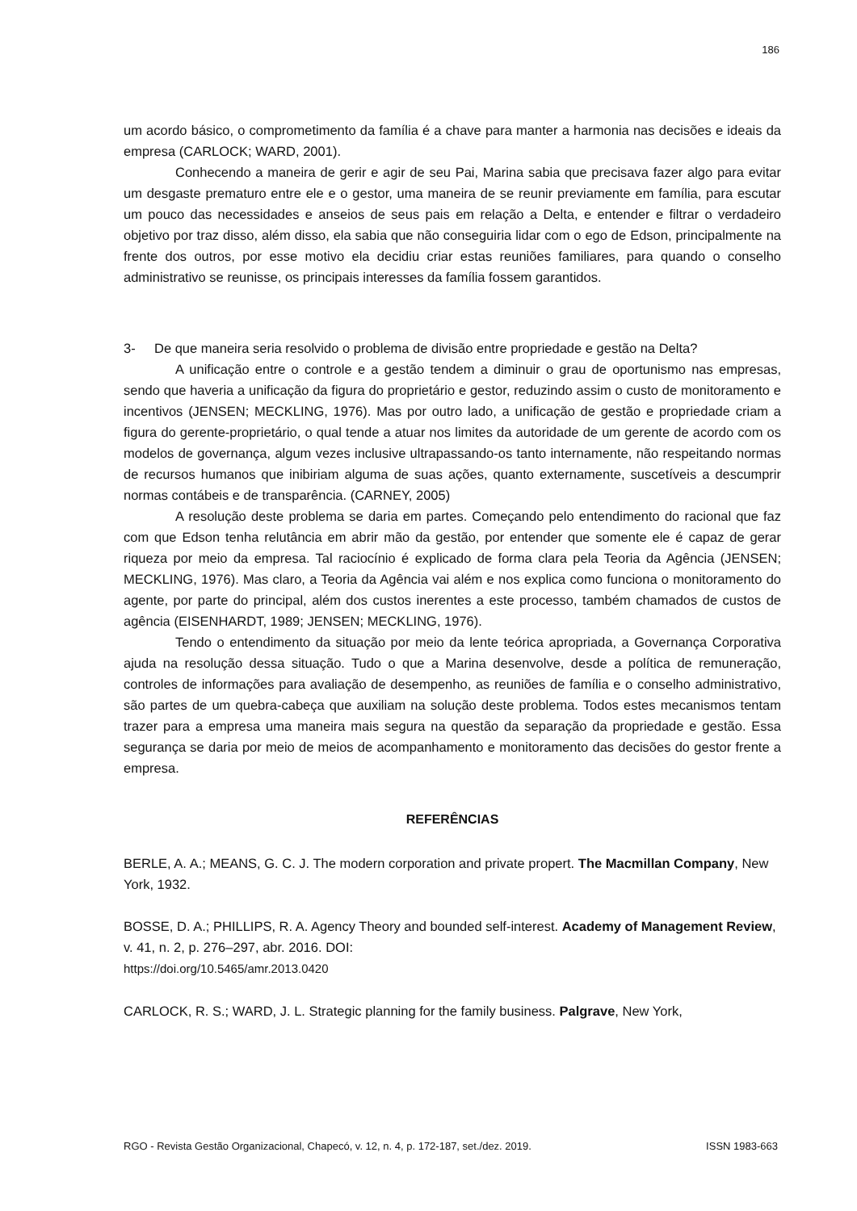186
um acordo básico, o comprometimento da família é a chave para manter a harmonia nas decisões e ideais da empresa (CARLOCK; WARD, 2001).
Conhecendo a maneira de gerir e agir de seu Pai, Marina sabia que precisava fazer algo para evitar um desgaste prematuro entre ele e o gestor, uma maneira de se reunir previamente em família, para escutar um pouco das necessidades e anseios de seus pais em relação a Delta, e entender e filtrar o verdadeiro objetivo por traz disso, além disso, ela sabia que não conseguiria lidar com o ego de Edson, principalmente na frente dos outros, por esse motivo ela decidiu criar estas reuniões familiares, para quando o conselho administrativo se reunisse, os principais interesses da família fossem garantidos.
3- De que maneira seria resolvido o problema de divisão entre propriedade e gestão na Delta?
A unificação entre o controle e a gestão tendem a diminuir o grau de oportunismo nas empresas, sendo que haveria a unificação da figura do proprietário e gestor, reduzindo assim o custo de monitoramento e incentivos (JENSEN; MECKLING, 1976). Mas por outro lado, a unificação de gestão e propriedade criam a figura do gerente-proprietário, o qual tende a atuar nos limites da autoridade de um gerente de acordo com os modelos de governança, algum vezes inclusive ultrapassando-os tanto internamente, não respeitando normas de recursos humanos que inibiriam alguma de suas ações, quanto externamente, suscetíveis a descumprir normas contábeis e de transparência. (CARNEY, 2005)
A resolução deste problema se daria em partes. Começando pelo entendimento do racional que faz com que Edson tenha relutância em abrir mão da gestão, por entender que somente ele é capaz de gerar riqueza por meio da empresa. Tal raciocínio é explicado de forma clara pela Teoria da Agência (JENSEN; MECKLING, 1976). Mas claro, a Teoria da Agência vai além e nos explica como funciona o monitoramento do agente, por parte do principal, além dos custos inerentes a este processo, também chamados de custos de agência (EISENHARDT, 1989; JENSEN; MECKLING, 1976).
Tendo o entendimento da situação por meio da lente teórica apropriada, a Governança Corporativa ajuda na resolução dessa situação. Tudo o que a Marina desenvolve, desde a política de remuneração, controles de informações para avaliação de desempenho, as reuniões de família e o conselho administrativo, são partes de um quebra-cabeça que auxiliam na solução deste problema. Todos estes mecanismos tentam trazer para a empresa uma maneira mais segura na questão da separação da propriedade e gestão. Essa segurança se daria por meio de meios de acompanhamento e monitoramento das decisões do gestor frente a empresa.
REFERÊNCIAS
BERLE, A. A.; MEANS, G. C. J. The modern corporation and private propert. The Macmillan Company, New York, 1932.
BOSSE, D. A.; PHILLIPS, R. A. Agency Theory and bounded self-interest. Academy of Management Review, v. 41, n. 2, p. 276–297, abr. 2016. DOI:
https://doi.org/10.5465/amr.2013.0420
CARLOCK, R. S.; WARD, J. L. Strategic planning for the family business. Palgrave, New York,
RGO - Revista Gestão Organizacional, Chapecó, v. 12, n. 4, p. 172-187, set./dez. 2019. ISSN 1983-663